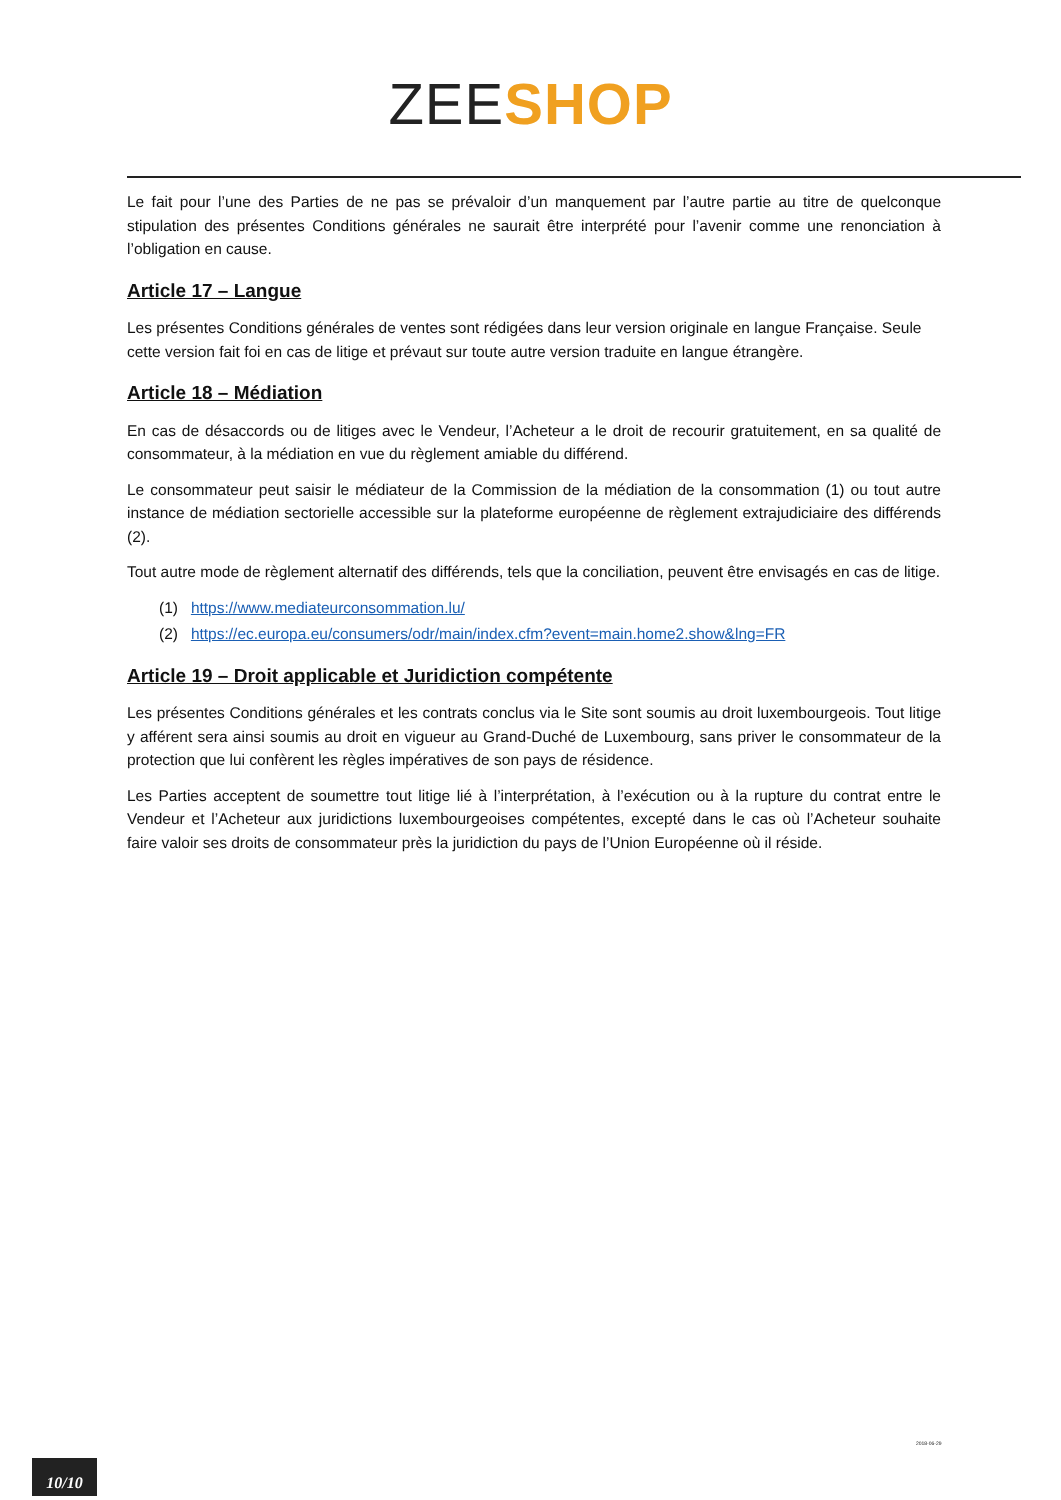ZEE SHOP
Le fait pour l’une des Parties de ne pas se prévaloir d’un manquement par l’autre partie au titre de quelconque stipulation des présentes Conditions générales ne saurait être interprété pour l’avenir comme une renonciation à l’obligation en cause.
Article 17 – Langue
Les présentes Conditions générales de ventes sont rédigées dans leur version originale en langue Française. Seule cette version fait foi en cas de litige et prévaut sur toute autre version traduite en langue étrangère.
Article 18 – Médiation
En cas de désaccords ou de litiges avec le Vendeur, l’Acheteur a le droit de recourir gratuitement, en sa qualité de consommateur, à la médiation en vue du règlement amiable du différend.
Le consommateur peut saisir le médiateur de la Commission de la médiation de la consommation (1) ou tout autre instance de médiation sectorielle accessible sur la plateforme européenne de règlement extrajudiciaire des différends (2).
Tout autre mode de règlement alternatif des différends, tels que la conciliation, peuvent être envisagés en cas de litige.
(1) https://www.mediateurconsommation.lu/
(2) https://ec.europa.eu/consumers/odr/main/index.cfm?event=main.home2.show&lng=FR
Article 19 – Droit applicable et Juridiction compétente
Les présentes Conditions générales et les contrats conclus via le Site sont soumis au droit luxembourgeois. Tout litige y afférent sera ainsi soumis au droit en vigueur au Grand-Duché de Luxembourg, sans priver le consommateur de la protection que lui confèrent les règles impératives de son pays de résidence.
Les Parties acceptent de soumettre tout litige lié à l’interprétation, à l’exécution ou à la rupture du contrat entre le Vendeur et l’Acheteur aux juridictions luxembourgeoises compétentes, excepté dans le cas où l’Acheteur souhaite faire valoir ses droits de consommateur près la juridiction du pays de l’Union Européenne où il réside.
2018-06-29
10/10